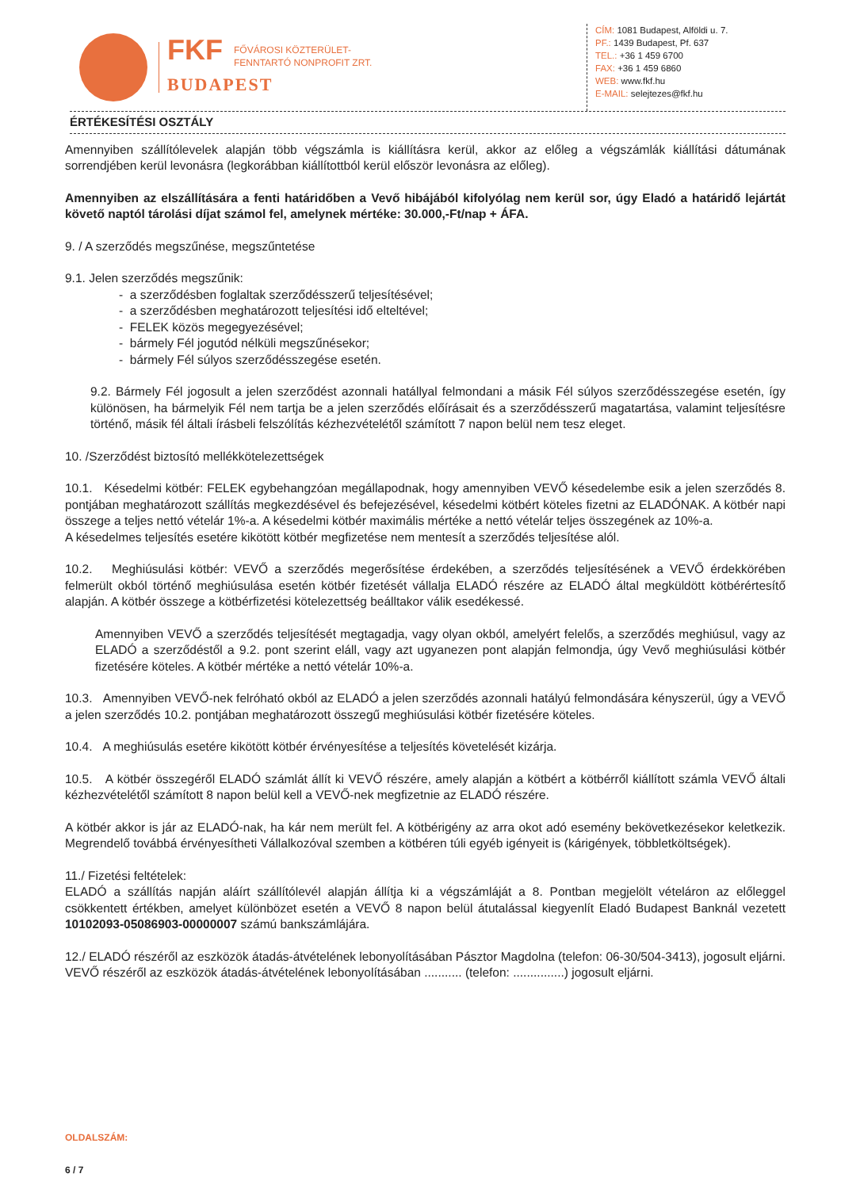FKF FŐVÁROSI KÖZTERÜLET-
FENNTARTÓ NONPROFIT ZRT.
BUDAPEST
CÍM: 1081 Budapest, Alföldi u. 7.
PF.: 1439 Budapest, Pf. 637
TEL.: +36 1 459 6700
FAX: +36 1 459 6860
WEB: www.fkf.hu
E-MAIL: selejtezes@fkf.hu
ÉRTÉKESÍTÉSI OSZTÁLY
Amennyiben szállítólevelek alapján több végszámla is kiállításra kerül, akkor az előleg a végszámlák kiállítási dátumának sorrendjében kerül levonásra (legkorábban kiállítottból kerül először levonásra az előleg).
Amennyiben az elszállítására a fenti határidőben a Vevő hibájából kifolyólag nem kerül sor, úgy Eladó a határidő lejártát követő naptól tárolási díjat számol fel, amelynek mértéke: 30.000,-Ft/nap + ÁFA.
9. / A szerződés megszűnése, megszűntetése
9.1. Jelen szerződés megszűnik:
- a szerződésben foglaltak szerződésszerű teljesítésével;
- a szerződésben meghatározott teljesítési idő elteltével;
- FELEK közös megegyezésével;
- bármely Fél jogutód nélküli megszűnésekor;
- bármely Fél súlyos szerződésszegése esetén.
9.2. Bármely Fél jogosult a jelen szerződést azonnali hatállyal felmondani a másik Fél súlyos szerződésszegése esetén, így különösen, ha bármelyik Fél nem tartja be a jelen szerződés előírásait és a szerződésszerű magatartása, valamint teljesítésre történő, másik fél általi írásbeli felszólítás kézhezvételétől számított 7 napon belül nem tesz eleget.
10. /Szerződést biztosító mellékkötelezettségek
10.1. Késedelmi kötbér: FELEK egybehangzóan megállapodnak, hogy amennyiben VEVŐ késedelembe esik a jelen szerződés 8. pontjában meghatározott szállítás megkezdésével és befejezésével, késedelmi kötbért köteles fizetni az ELADÓNAK. A kötbér napi összege a teljes nettó vételár 1%-a. A késedelmi kötbér maximális mértéke a nettó vételár teljes összegének az 10%-a.
A késedelmes teljesítés esetére kikötött kötbér megfizetése nem mentesít a szerződés teljesítése alól.
10.2. Meghiúsulási kötbér: VEVŐ a szerződés megerősítése érdekében, a szerződés teljesítésének a VEVŐ érdekkörében felmerült okból történő meghiúsulása esetén kötbér fizetését vállalja ELADÓ részére az ELADÓ által megküldött kötbérértesítő alapján. A kötbér összege a kötbérfizetési kötelezettség beálltakor válik esedékessé.
Amennyiben VEVŐ a szerződés teljesítését megtagadja, vagy olyan okból, amelyért felelős, a szerződés meghiúsul, vagy az ELADÓ a szerződéstől a 9.2. pont szerint eláll, vagy azt ugyanezen pont alapján felmondja, úgy Vevő meghiúsulási kötbér fizetésére köteles. A kötbér mértéke a nettó vételár 10%-a.
10.3. Amennyiben VEVŐ-nek felróható okból az ELADÓ a jelen szerződés azonnali hatályú felmondására kényszerül, úgy a VEVŐ a jelen szerződés 10.2. pontjában meghatározott összegű meghiúsulási kötbér fizetésére köteles.
10.4. A meghiúsulás esetére kikötött kötbér érvényesítése a teljesítés követelését kizárja.
10.5. A kötbér összegéről ELADÓ számlát állít ki VEVŐ részére, amely alapján a kötbért a kötbérről kiállított számla VEVŐ általi kézhezvételétől számított 8 napon belül kell a VEVŐ-nek megfizetnie az ELADÓ részére.
A kötbér akkor is jár az ELADÓ-nak, ha kár nem merült fel. A kötbérigény az arra okot adó esemény bekövetkezésekor keletkezik. Megrendelő továbbá érvényesítheti Vállalkozóval szemben a kötbéren túli egyéb igényeit is (kárigények, többletköltségek).
11./ Fizetési feltételek:
ELADÓ a szállítás napján aláírt szállítólevél alapján állítja ki a végszámláját a 8. Pontban megjelölt vételáron az előleggel csökkentett értékben, amelyet különbözet esetén a VEVŐ 8 napon belül átutalással kiegyenlít Eladó Budapest Banknál vezetett 10102093-05086903-00000007 számú bankszámlájára.
12./ ELADÓ részéről az eszközök átadás-átvételének lebonyolításában Pásztor Magdolna (telefon: 06-30/504-3413), jogosult eljárni.
VEVŐ részéről az eszközök átadás-átvételének lebonyolításában ........... (telefon: ...............) jogosult eljárni.
OLDALSZÁM:
6 / 7